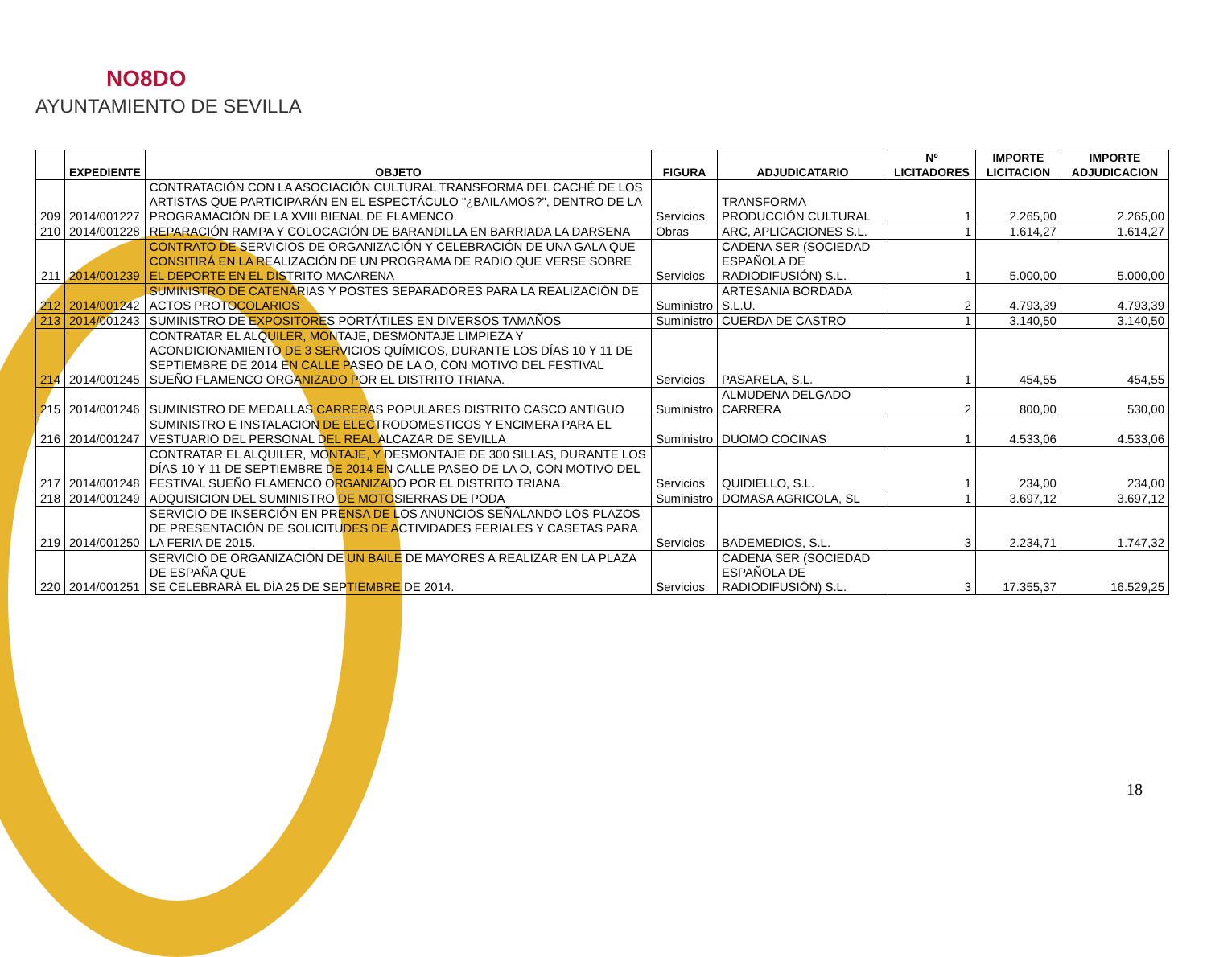NO8DO
AYUNTAMIENTO DE SEVILLA
| | EXPEDIENTE | OBJETO | FIGURA | ADJUDICATARIO | Nº LICITADORES | IMPORTE LICITACION | IMPORTE ADJUDICACION |
| --- | --- | --- | --- | --- | --- | --- | --- |
| 209 | 2014/001227 | CONTRATACIÓN CON LA ASOCIACIÓN CULTURAL TRANSFORMA DEL CACHÉ DE LOS ARTISTAS QUE PARTICIPARÁN EN EL ESPECTÁCULO "¿BAILAMOS?", DENTRO DE LA PROGRAMACIÓN DE LA XVIII BIENAL DE FLAMENCO. | Servicios | TRANSFORMA PRODUCCIÓN CULTURAL | 1 | 2.265,00 | 2.265,00 |
| 210 | 2014/001228 | REPARACIÓN RAMPA Y COLOCACIÓN DE BARANDILLA EN BARRIADA LA DARSENA | Obras | ARC, APLICACIONES S.L. | 1 | 1.614,27 | 1.614,27 |
| 211 | 2014/001239 | CONTRATO DE SERVICIOS DE ORGANIZACIÓN Y CELEBRACIÓN DE UNA GALA QUE CONSITIRÁ EN LA REALIZACIÓN DE UN PROGRAMA DE RADIO QUE VERSE SOBRE EL DEPORTE EN EL DISTRITO MACARENA | Servicios | CADENA SER (SOCIEDAD ESPAÑOLA DE RADIODIFUSIÓN) S.L. | 1 | 5.000,00 | 5.000,00 |
| 212 | 2014/001242 | SUMINISTRO DE CATENARIAS Y POSTES SEPARADORES PARA LA REALIZACIÓN DE ACTOS PROTOCOLARIOS | Suministro | ARTESANIA BORDADA S.L.U. | 2 | 4.793,39 | 4.793,39 |
| 213 | 2014/001243 | SUMINISTRO DE EXPOSITORES PORTÁTILES EN DIVERSOS TAMAÑOS | Suministro | CUERDA DE CASTRO | 1 | 3.140,50 | 3.140,50 |
| 214 | 2014/001245 | CONTRATAR EL ALQUILER, MONTAJE, DESMONTAJE LIMPIEZA Y ACONDICIONAMIENTO DE 3 SERVICIOS QUÍMICOS, DURANTE LOS DÍAS 10 Y 11 DE SEPTIEMBRE DE 2014 EN CALLE PASEO DE LA O, CON MOTIVO DEL FESTIVAL SUEÑO FLAMENCO ORGANIZADO POR EL DISTRITO TRIANA. | Servicios | PASARELA, S.L. | 1 | 454,55 | 454,55 |
| 215 | 2014/001246 | SUMINISTRO DE MEDALLAS CARRERAS POPULARES DISTRITO CASCO ANTIGUO | Suministro | ALMUDENA DELGADO CARRERA | 2 | 800,00 | 530,00 |
| 216 | 2014/001247 | SUMINISTRO E INSTALACION DE ELECTRODOMESTICOS Y ENCIMERA PARA EL VESTUARIO DEL PERSONAL DEL REAL ALCAZAR DE SEVILLA | Suministro | DUOMO COCINAS | 1 | 4.533,06 | 4.533,06 |
| 217 | 2014/001248 | CONTRATAR EL ALQUILER, MONTAJE, Y DESMONTAJE DE 300 SILLAS, DURANTE LOS DÍAS 10 Y 11 DE SEPTIEMBRE DE 2014 EN CALLE PASEO DE LA O, CON MOTIVO DEL FESTIVAL SUEÑO FLAMENCO ORGANIZADO POR EL DISTRITO TRIANA. | Servicios | QUIDIELLO, S.L. | 1 | 234,00 | 234,00 |
| 218 | 2014/001249 | ADQUISICION DEL SUMINISTRO DE MOTOSIERRAS DE PODA | Suministro | DOMASA AGRICOLA, SL | 1 | 3.697,12 | 3.697,12 |
| 219 | 2014/001250 | SERVICIO DE INSERCIÓN EN PRENSA DE LOS ANUNCIOS SEÑALANDO LOS PLAZOS DE PRESENTACIÓN DE SOLICITUDES DE ACTIVIDADES FERIALES Y CASETAS PARA LA FERIA DE 2015. | Servicios | BADEMEDIOS, S.L. | 3 | 2.234,71 | 1.747,32 |
| 220 | 2014/001251 | SERVICIO DE ORGANIZACIÓN DE UN BAILE DE MAYORES A REALIZAR EN LA PLAZA DE ESPAÑA QUE SE CELEBRARÁ EL DÍA 25 DE SEPTIEMBRE DE 2014. | Servicios | CADENA SER (SOCIEDAD ESPAÑOLA DE RADIODIFUSIÓN) S.L. | 3 | 17.355,37 | 16.529,25 |
18